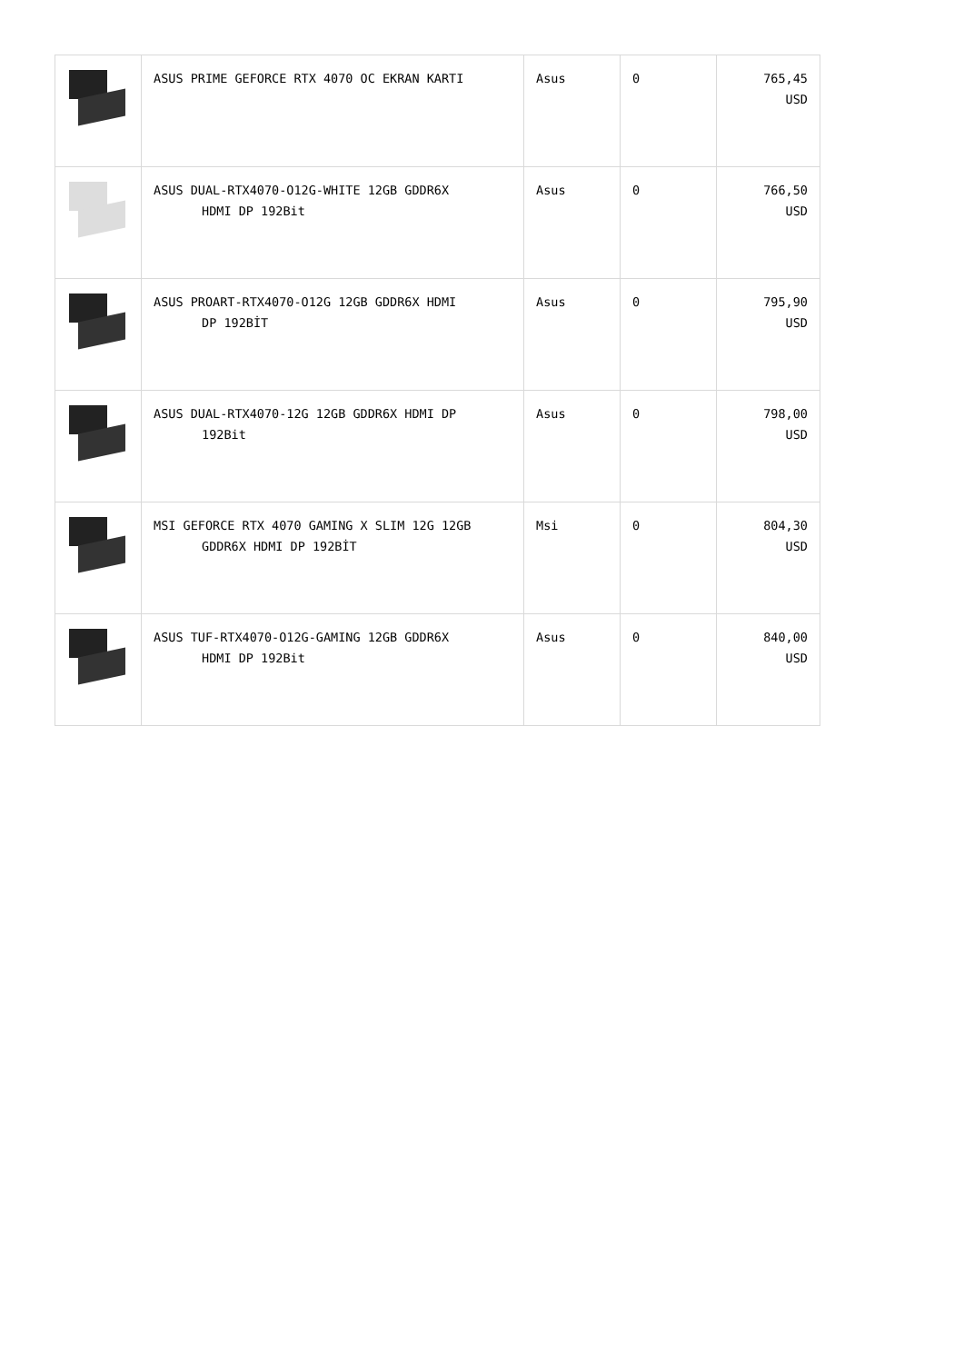| | ASUS PRIME GEFORCE RTX 4070 OC EKRAN KARTI | Asus | 0 | 765,45 USD |
| | ASUS DUAL-RTX4070-O12G-WHITE 12GB GDDR6X HDMI DP 192Bit | Asus | 0 | 766,50 USD |
| | ASUS PROART-RTX4070-O12G 12GB GDDR6X HDMI DP 192BİT | Asus | 0 | 795,90 USD |
| | ASUS DUAL-RTX4070-12G 12GB GDDR6X HDMI DP 192Bit | Asus | 0 | 798,00 USD |
| | MSI GEFORCE RTX 4070 GAMING X SLIM 12G 12GB GDDR6X HDMI DP 192BİT | Msi | 0 | 804,30 USD |
| | ASUS TUF-RTX4070-O12G-GAMING 12GB GDDR6X HDMI DP 192Bit | Asus | 0 | 840,00 USD |